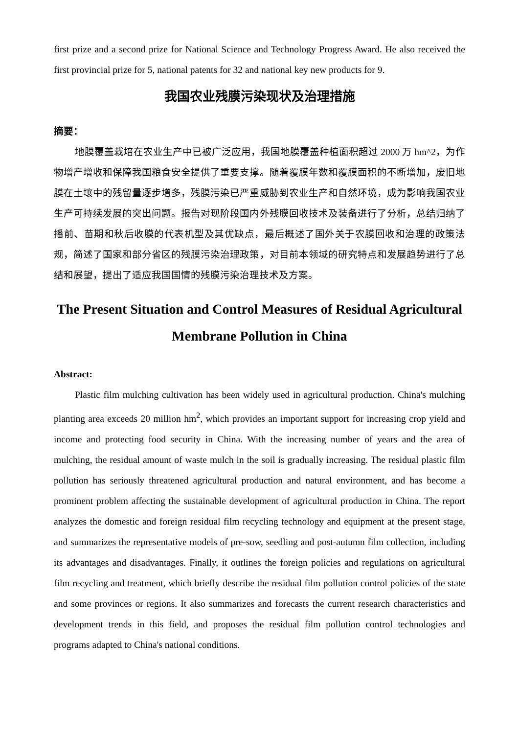first prize and a second prize for National Science and Technology Progress Award. He also received the first provincial prize for 5, national patents for 32 and national key new products for 9.
我国农业残膜污染现状及治理措施
摘要：
地膜覆盖栽培在农业生产中已被广泛应用，我国地膜覆盖种植面积超过 2000 万 hm^2，为作物增产增收和保障我国粮食安全提供了重要支撑。随着覆膜年数和覆膜面积的不断增加，废旧地膜在土壤中的残留量逐步增多，残膜污染已严重威胁到农业生产和自然环境，成为影响我国农业生产可持续发展的突出问题。报告对现阶段国内外残膜回收技术及装备进行了分析，总结归纳了播前、苗期和秋后收膜的代表机型及其优缺点，最后概述了国外关于农膜回收和治理的政策法规，简述了国家和部分省区的残膜污染治理政策，对目前本领域的研究特点和发展趋势进行了总结和展望，提出了适应我国国情的残膜污染治理技术及方案。
The Present Situation and Control Measures of Residual Agricultural Membrane Pollution in China
Abstract:
Plastic film mulching cultivation has been widely used in agricultural production. China's mulching planting area exceeds 20 million hm<sup>2</sup>, which provides an important support for increasing crop yield and income and protecting food security in China. With the increasing number of years and the area of mulching, the residual amount of waste mulch in the soil is gradually increasing. The residual plastic film pollution has seriously threatened agricultural production and natural environment, and has become a prominent problem affecting the sustainable development of agricultural production in China. The report analyzes the domestic and foreign residual film recycling technology and equipment at the present stage, and summarizes the representative models of pre-sow, seedling and post-autumn film collection, including its advantages and disadvantages. Finally, it outlines the foreign policies and regulations on agricultural film recycling and treatment, which briefly describe the residual film pollution control policies of the state and some provinces or regions. It also summarizes and forecasts the current research characteristics and development trends in this field, and proposes the residual film pollution control technologies and programs adapted to China's national conditions.